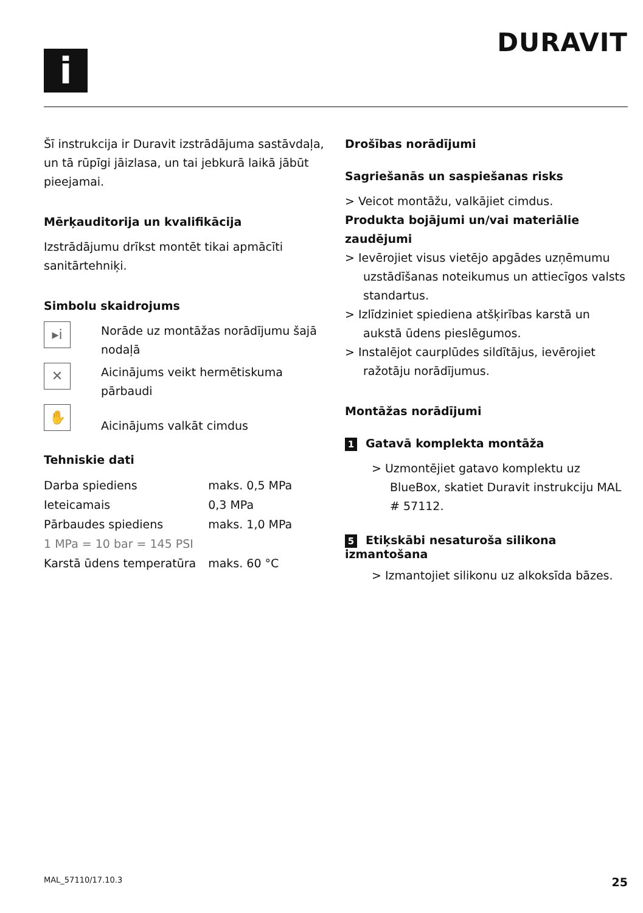i
DURAVIT
Šī instrukcija ir Duravit izstrādājuma sastāvdaļa, un tā rūpīgi jāizlasa, un tai jebkurā laikā jābūt pieejamai.
Mērķauditorija un kvalifikācija
Izstrādājumu drīkst montēt tikai apmācīti sanitārtehniķi.
Simbolu skaidrojums
▸i
Norāde uz montāžas norādījumu šajā nodaļā
✕
Aicinājums veikt hermētiskuma pārbaudi
✋
Aicinājums valkāt cimdus
Tehniskie dati
| Darba spiediens | maks. 0,5 MPa |
| Ieteicamais | 0,3 MPa |
| Pārbaudes spiediens | maks. 1,0 MPa |
| 1 MPa = 10 bar = 145 PSI | |
| Karstā ūdens temperatūra | maks. 60 °C |
Drošības norādījumi
Sagriešanās un saspiešanas risks
> Veicot montāžu, valkājiet cimdus.
Produkta bojājumi un/vai materiālie zaudējumi
> Ievērojiet visus vietējo apgādes uzņēmumu uzstādīšanas noteikumus un attiecīgos valsts standartus.
> Izlīdziniet spiediena atšķirības karstā un aukstā ūdens pieslēgumos.
> Instalējot caurplūdes sildītājus, ievērojiet ražotāju norādījumus.
Montāžas norādījumi
1 Gatavā komplekta montāža
> Uzmontējiet gatavo komplektu uz BlueBox, skatiet Duravit instrukciju MAL # 57112.
5 Etiķskābi nesaturoša silikona izmantošana
> Izmantojiet silikonu uz alkoksīda bāzes.
MAL_57110/17.10.3 25